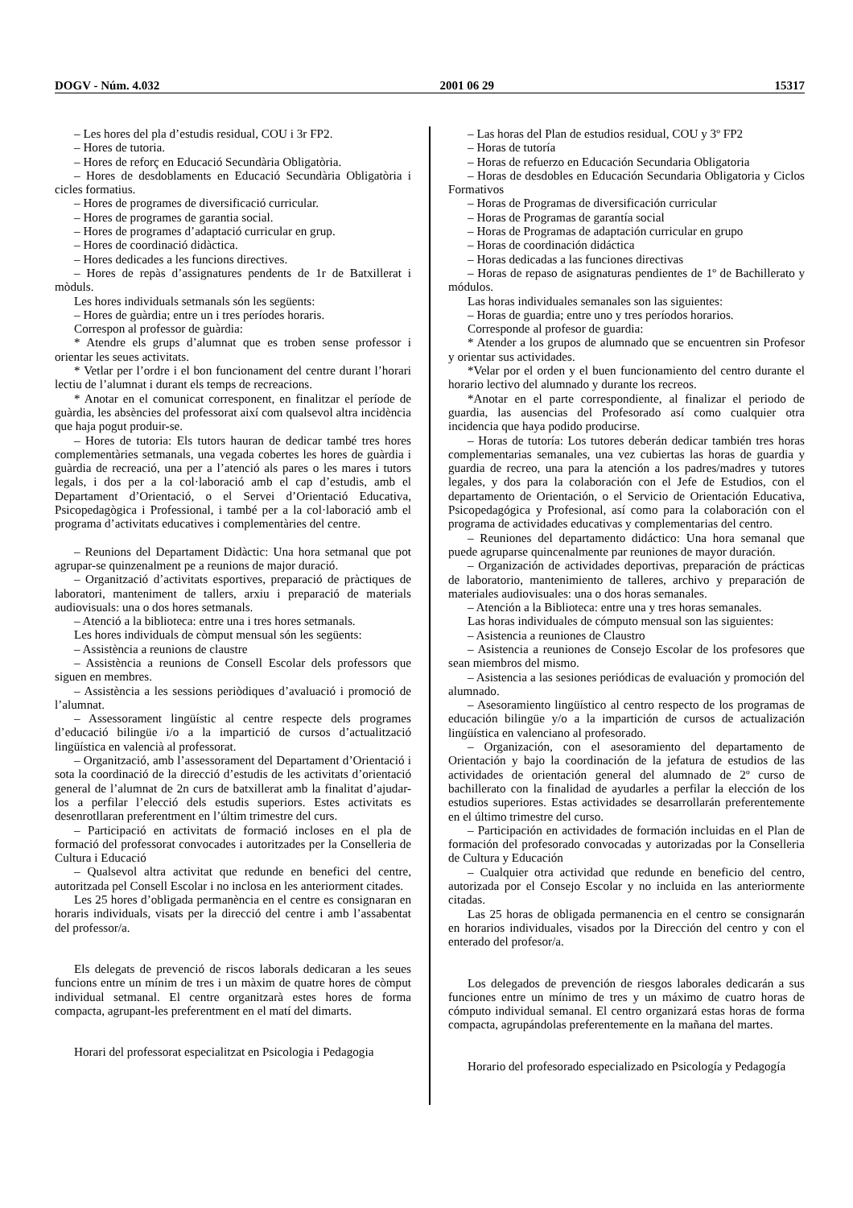DOGV - Núm. 4.032 2001 06 29 15317
– Les hores del pla d’estudis residual, COU i 3r FP2.
– Hores de tutoria.
– Hores de reforç en Educació Secundària Obligatòria.
– Hores de desdoblaments en Educació Secundària Obligatòria i cicles formatius.
– Hores de programes de diversificació curricular.
– Hores de programes de garantia social.
– Hores de programes d’adaptació curricular en grup.
– Hores de coordinació didàctica.
– Hores dedicades a les funcions directives.
– Hores de repàs d’assignatures pendents de 1r de Batxillerat i mòduls.
Les hores individuals setmanals són les següents:
– Hores de guàrdia; entre un i tres períodes horaris.
Correspon al professor de guàrdia:
* Atendre els grups d’alumnat que es troben sense professor i orientar les seues activitats.
* Vetlar per l’ordre i el bon funcionament del centre durant l’horari lectiu de l’alumnat i durant els temps de recreacions.
* Anotar en el comunicat corresponent, en finalitzar el període de guàrdia, les absències del professorat així com qualsevol altra incidència que haja pogut produir-se.
– Hores de tutoria: Els tutors hauran de dedicar també tres hores complementàries setmanals, una vegada cobertes les hores de guàrdia i guàrdia de recreació, una per a l’atenció als pares o les mares i tutors legals, i dos per a la col·laboració amb el cap d’estudis, amb el Departament d’Orientació, o el Servei d’Orientació Educativa, Psicopedagògica i Professional, i també per a la col·laboració amb el programa d’activitats educatives i complementàries del centre.
– Reunions del Departament Didàctic: Una hora setmanal que pot agrupar-se quinzenalment pe a reunions de major duració.
– Organització d’activitats esportives, preparació de pràctiques de laboratori, manteniment de tallers, arxiu i preparació de materials audiovisuals: una o dos hores setmanals.
– Atenció a la biblioteca: entre una i tres hores setmanals.
Les hores individuals de còmput mensual són les següents:
– Assistència a reunions de claustre
– Assistència a reunions de Consell Escolar dels professors que siguen en membres.
– Assistència a les sessions periòdiques d’avaluació i promoció de l’alumnat.
– Assessorament lingüístic al centre respecte dels programes d’educació bilingüe i/o a la impartició de cursos d’actualització lingüística en valencià al professorat.
– Organització, amb l’assessorament del Departament d’Orientació i sota la coordinació de la direcció d’estudis de les activitats d’orientació general de l’alumnat de 2n curs de batxillerat amb la finalitat d’ajudar-los a perfilar l’elecció dels estudis superiors. Estes activitats es desenrotllaran preferentment en l’últim trimestre del curs.
– Participació en activitats de formació incloses en el pla de formació del professorat convocades i autoritzades per la Conselleria de Cultura i Educació
– Qualsevol altra activitat que redunde en benefici del centre, autoritzada pel Consell Escolar i no inclosa en les anteriorment citades.
Les 25 hores d’obligada permanència en el centre es consignaran en horaris individuals, visats per la direcció del centre i amb l’assabentat del professor/a.
Els delegats de prevenció de riscos laborals dedicaran a les seues funcions entre un mínim de tres i un màxim de quatre hores de còmput individual setmanal. El centre organitzarà estes hores de forma compacta, agrupant-les preferentment en el matí del dimarts.
Horari del professorat especialitzat en Psicologia i Pedagogia
– Las horas del Plan de estudios residual, COU y 3º FP2
– Horas de tutoría
– Horas de refuerzo en Educación Secundaria Obligatoria
– Horas de desdobles en Educación Secundaria Obligatoria y Ciclos Formativos
– Horas de Programas de diversificación curricular
– Horas de Programas de garantía social
– Horas de Programas de adaptación curricular en grupo
– Horas de coordinación didáctica
– Horas dedicadas a las funciones directivas
– Horas de repaso de asignaturas pendientes de 1º de Bachillerato y módulos.
Las horas individuales semanales son las siguientes:
– Horas de guardia; entre uno y tres períodos horarios.
Corresponde al profesor de guardia:
* Atender a los grupos de alumnado que se encuentren sin Profesor y orientar sus actividades.
*Velar por el orden y el buen funcionamiento del centro durante el horario lectivo del alumnado y durante los recreos.
*Anotar en el parte correspondiente, al finalizar el periodo de guardia, las ausencias del Profesorado así como cualquier otra incidencia que haya podido producirse.
– Horas de tutoría: Los tutores deberán dedicar también tres horas complementarias semanales, una vez cubiertas las horas de guardia y guardia de recreo, una para la atención a los padres/madres y tutores legales, y dos para la colaboración con el Jefe de Estudios, con el departamento de Orientación, o el Servicio de Orientación Educativa, Psicopedagógica y Profesional, así como para la colaboración con el programa de actividades educativas y complementarias del centro.
– Reuniones del departamento didáctico: Una hora semanal que puede agruparse quincenalmente par reuniones de mayor duración.
– Organización de actividades deportivas, preparación de prácticas de laboratorio, mantenimiento de talleres, archivo y preparación de materiales audiovisuales: una o dos horas semanales.
– Atención a la Biblioteca: entre una y tres horas semanales.
Las horas individuales de cómputo mensual son las siguientes:
– Asistencia a reuniones de Claustro
– Asistencia a reuniones de Consejo Escolar de los profesores que sean miembros del mismo.
– Asistencia a las sesiones periódicas de evaluación y promoción del alumnado.
– Asesoramiento lingüístico al centro respecto de los programas de educación bilingüe y/o a la impartición de cursos de actualización lingüística en valenciano al profesorado.
– Organización, con el asesoramiento del departamento de Orientación y bajo la coordinación de la jefatura de estudios de las actividades de orientación general del alumnado de 2º curso de bachillerato con la finalidad de ayudarles a perfilar la elección de los estudios superiores. Estas actividades se desarrollarán preferentemente en el último trimestre del curso.
– Participación en actividades de formación incluidas en el Plan de formación del profesorado convocadas y autorizadas por la Conselleria de Cultura y Educación
– Cualquier otra actividad que redunde en beneficio del centro, autorizada por el Consejo Escolar y no incluida en las anteriormente citadas.
Las 25 horas de obligada permanencia en el centro se consignarán en horarios individuales, visados por la Dirección del centro y con el enterado del profesor/a.
Los delegados de prevención de riesgos laborales dedicarán a sus funciones entre un mínimo de tres y un máximo de cuatro horas de cómputo individual semanal. El centro organizará estas horas de forma compacta, agrupándolas preferentemente en la mañana del martes.
Horario del profesorado especializado en Psicología y Pedagogía